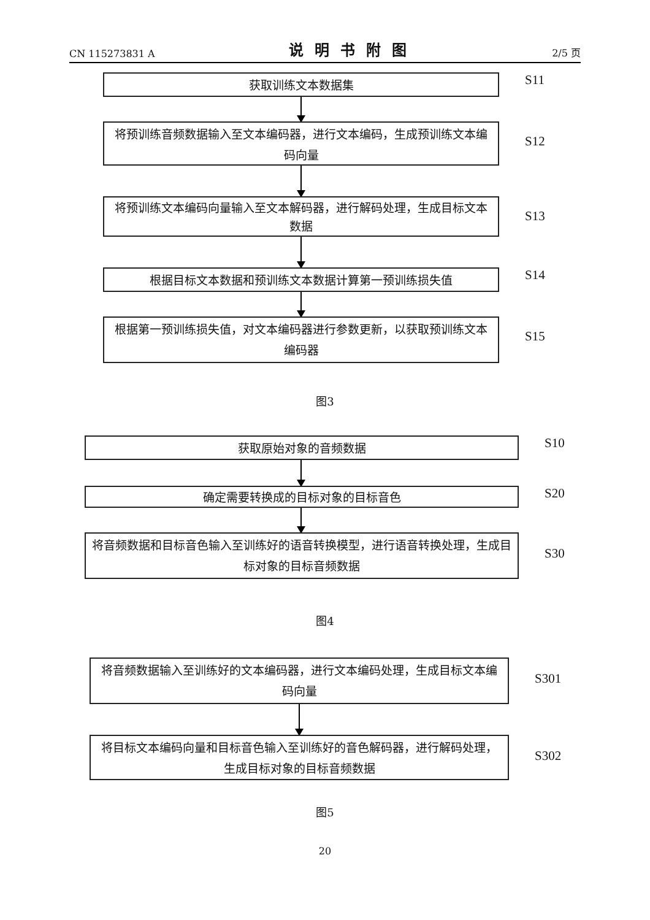CN 115273831 A 说明书附图 2/5 页
获取训练文本数据集
S11
将预训练音频数据输入至文本编码器，进行文本编码，生成预训练文本编码向量
S12
将预训练文本编码向量输入至文本解码器，进行解码处理，生成目标文本数据
S13
根据目标文本数据和预训练文本数据计算第一预训练损失值
S14
根据第一预训练损失值，对文本编码器进行参数更新，以获取预训练文本编码器
S15
图3
获取原始对象的音频数据
S10
确定需要转换成的目标对象的目标音色
S20
将音频数据和目标音色输入至训练好的语音转换模型，进行语音转换处理，生成目标对象的目标音频数据
S30
图4
将音频数据输入至训练好的文本编码器，进行文本编码处理，生成目标文本编码向量
S301
将目标文本编码向量和目标音色输入至训练好的音色解码器，进行解码处理，生成目标对象的目标音频数据
S302
图5
20